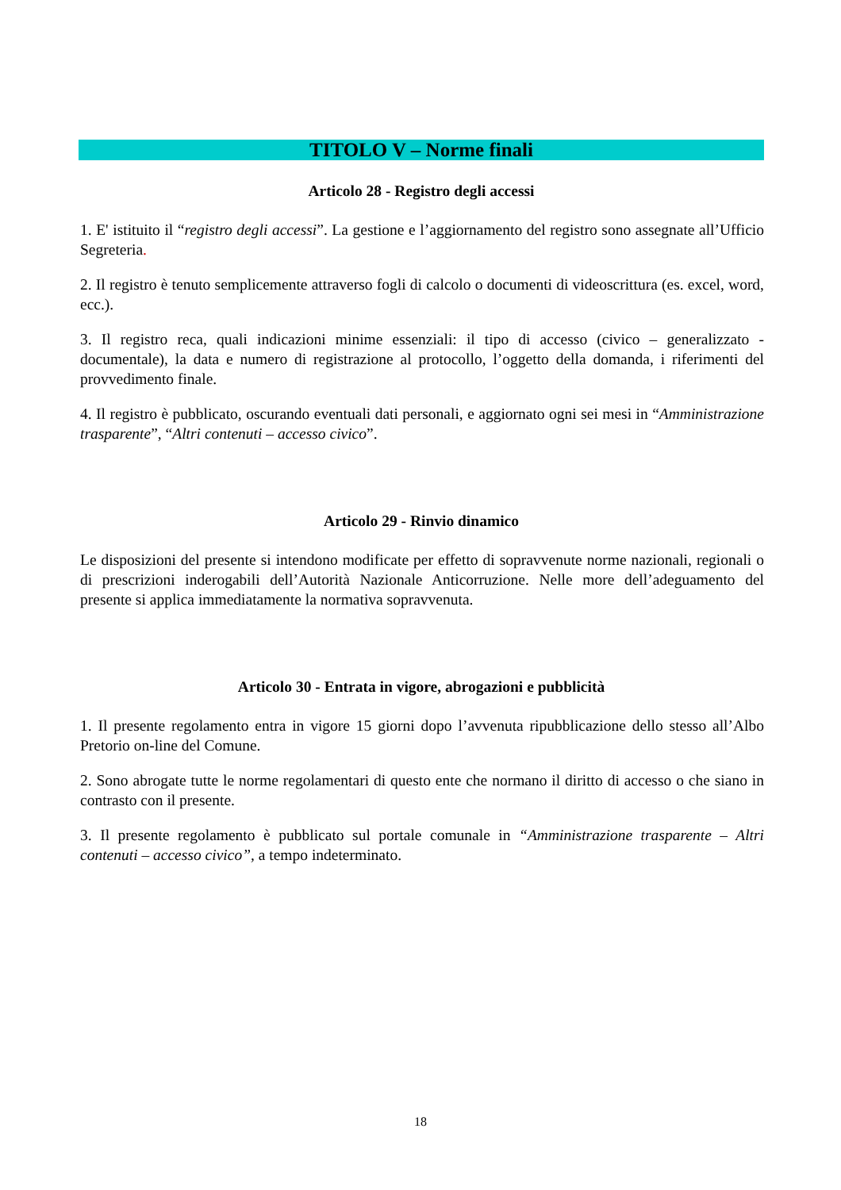TITOLO V – Norme finali
Articolo 28 - Registro degli accessi
1. E' istituito il “registro degli accessi”. La gestione e l’aggiornamento del registro sono assegnate all’Ufficio Segreteria.
2. Il registro è tenuto semplicemente attraverso fogli di calcolo o documenti di videoscrittura (es. excel, word, ecc.).
3. Il registro reca, quali indicazioni minime essenziali: il tipo di accesso (civico – generalizzato - documentale), la data e numero di registrazione al protocollo, l’oggetto della domanda, i riferimenti del provvedimento finale.
4. Il registro è pubblicato, oscurando eventuali dati personali, e aggiornato ogni sei mesi in “Amministrazione trasparente”, “Altri contenuti – accesso civico”.
Articolo 29 - Rinvio dinamico
Le disposizioni del presente si intendono modificate per effetto di sopravvenute norme nazionali, regionali o di prescrizioni inderogabili dell’Autorità Nazionale Anticorruzione. Nelle more dell’adeguamento del presente si applica immediatamente la normativa sopravvenuta.
Articolo 30 - Entrata in vigore, abrogazioni e pubblicità
1. Il presente regolamento entra in vigore 15 giorni dopo l’avvenuta ripubblicazione dello stesso all’Albo Pretorio on-line del Comune.
2. Sono abrogate tutte le norme regolamentari di questo ente che normano il diritto di accesso o che siano in contrasto con il presente.
3. Il presente regolamento è pubblicato sul portale comunale in “Amministrazione trasparente – Altri contenuti – accesso civico”, a tempo indeterminato.
18